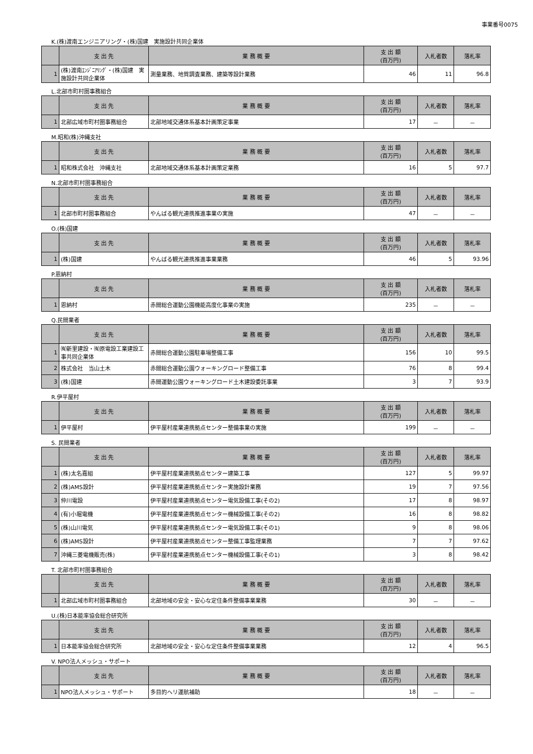事業番号0075
K.(株)渡南エンジニアリング・(株)国建　実施設計共同企業体
| | 支 出 先 | 業 務 概 要 | 支 出 額 (百万円) | 入札者数 | 落札率 |
| --- | --- | --- | --- | --- | --- |
| 1 | (株)渡南ｴﾝｼﾞﾆｱﾘﾝｸﾞ・(株)国建 実施設計共同企業体 | 測量業務、地質調査業務、建築等設計業務 | 46 | 11 | 96.8 |
L.北部市町村圏事務組合
| | 支 出 先 | 業 務 概 要 | 支 出 額 (百万円) | 入札者数 | 落札率 |
| --- | --- | --- | --- | --- | --- |
| 1 | 北部広域市町村圏事務組合 | 北部地域交通体系基本計画策定事業 | 17 | － | － |
M.昭和(株)沖縄支社
| | 支 出 先 | 業 務 概 要 | 支 出 額 (百万円) | 入札者数 | 落札率 |
| --- | --- | --- | --- | --- | --- |
| 1 | 昭和株式会社 沖縄支社 | 北部地域交通体系基本計画策定業務 | 16 | 5 | 97.7 |
N.北部市町村圏事務組合
| | 支 出 先 | 業 務 概 要 | 支 出 額 (百万円) | 入札者数 | 落札率 |
| --- | --- | --- | --- | --- | --- |
| 1 | 北部市町村圏事務組合 | やんばる観光連携推進事業の実施 | 47 | － | － |
O.(株)国建
| | 支 出 先 | 業 務 概 要 | 支 出 額 (百万円) | 入札者数 | 落札率 |
| --- | --- | --- | --- | --- | --- |
| 1 | (株)国建 | やんばる観光連携推進事業業務 | 46 | 5 | 93.96 |
P.恩納村
| | 支 出 先 | 業 務 概 要 | 支 出 額 (百万円) | 入札者数 | 落札率 |
| --- | --- | --- | --- | --- | --- |
| 1 | 恩納村 | 赤間総合運動公園機能高度化事業の実施 | 235 | － | － |
Q.民間業者
| | 支 出 先 | 業 務 概 要 | 支 出 額 (百万円) | 入札者数 | 落札率 |
| --- | --- | --- | --- | --- | --- |
| 1 | ㈲新里建設・㈲原電設工業建設工事共同企業体 | 赤間総合運動公園駐車場整備工事 | 156 | 10 | 99.5 |
| 2 | 株式会社 当山土木 | 赤間総合運動公園ウォーキングロード整備工事 | 76 | 8 | 99.4 |
| 3 | (株)国建 | 赤間運動公園ウォーキングロード土木建設委託事業 | 3 | 7 | 93.9 |
R.伊平屋村
| | 支 出 先 | 業 務 概 要 | 支 出 額 (百万円) | 入札者数 | 落札率 |
| --- | --- | --- | --- | --- | --- |
| 1 | 伊平屋村 | 伊平屋村産業連携拠点センター整備事業の実施 | 199 | － | － |
S. 民間業者
| | 支 出 先 | 業 務 概 要 | 支 出 額 (百万円) | 入札者数 | 落札率 |
| --- | --- | --- | --- | --- | --- |
| 1 | (株)太名嘉組 | 伊平屋村産業連携拠点センター建築工事 | 127 | 5 | 99.97 |
| 2 | (株)AMS設計 | 伊平屋村産業連携拠点センター実施設計業務 | 19 | 7 | 97.56 |
| 3 | 仲川電設 | 伊平屋村産業連携拠点センター電気設備工事(その2) | 17 | 8 | 98.97 |
| 4 | (有)小堀電機 | 伊平屋村産業連携拠点センター機械設備工事(その2) | 16 | 8 | 98.82 |
| 5 | (株)山川電気 | 伊平屋村産業連携拠点センター電気設備工事(その1) | 9 | 8 | 98.06 |
| 6 | (株)AMS設計 | 伊平屋村産業連携拠点センター整備工事監理業務 | 7 | 7 | 97.62 |
| 7 | 沖縄三菱電機販売(株) | 伊平屋村産業連携拠点センター機械設備工事(その1) | 3 | 8 | 98.42 |
T. 北部市町村圏事務組合
| | 支 出 先 | 業 務 概 要 | 支 出 額 (百万円) | 入札者数 | 落札率 |
| --- | --- | --- | --- | --- | --- |
| 1 | 北部広域市町村圏事務組合 | 北部地域の安全・安心な定住条件整備事業業務 | 30 | － | － |
U.(株)日本能率協会総合研究所
| | 支 出 先 | 業 務 概 要 | 支 出 額 (百万円) | 入札者数 | 落札率 |
| --- | --- | --- | --- | --- | --- |
| 1 | 日本能率協会総合研究所 | 北部地域の安全・安心な定住条件整備事業業務 | 12 | 4 | 96.5 |
V. NPO法人メッシュ・サポート
| | 支 出 先 | 業 務 概 要 | 支 出 額 (百万円) | 入札者数 | 落札率 |
| --- | --- | --- | --- | --- | --- |
| 1 | NPO法人メッシュ・サポート | 多目的ヘリ運航補助 | 18 | － | － |